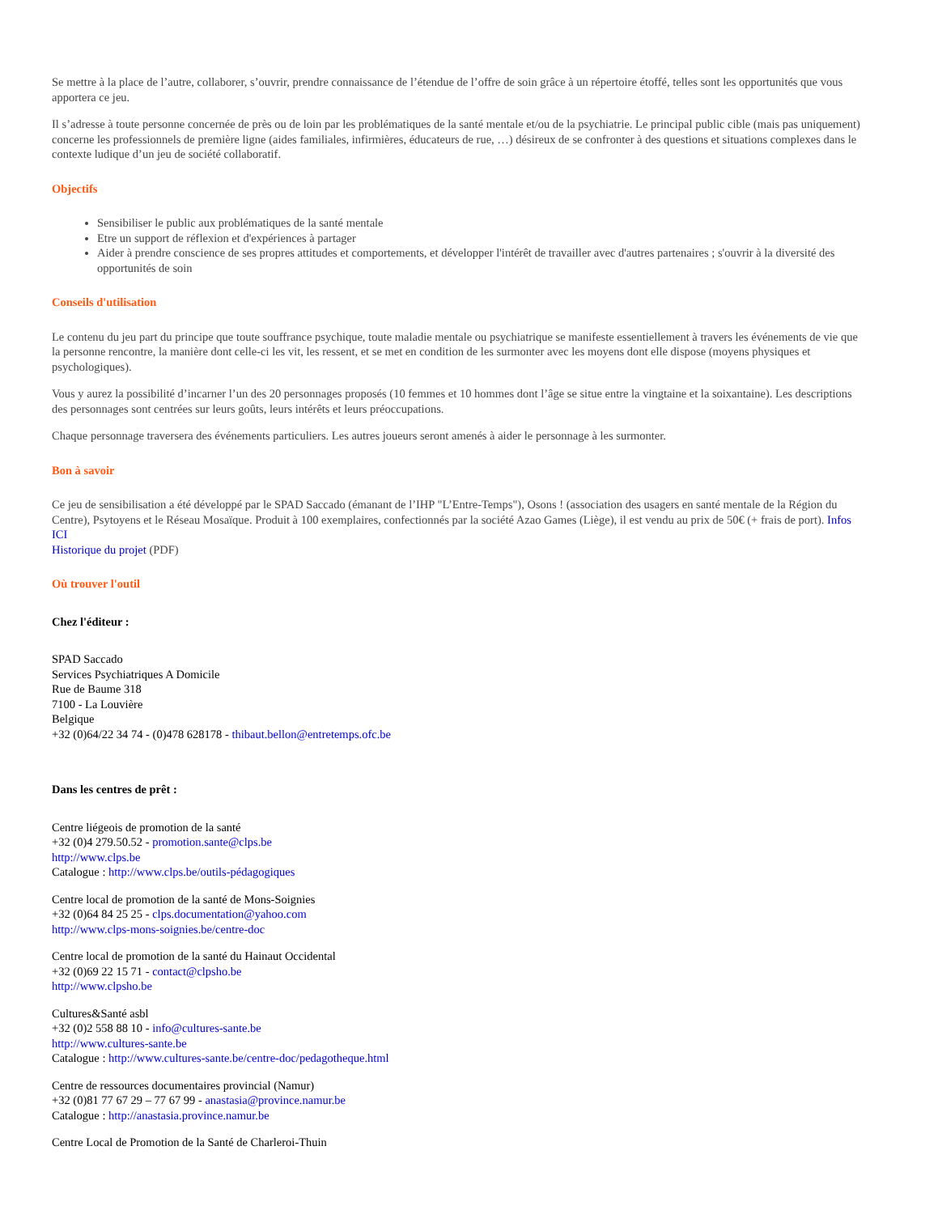Se mettre à la place de l’autre, collaborer, s’ouvrir, prendre connaissance de l’étendue de l’offre de soin grâce à un répertoire étoffé, telles sont les opportunités que vous apportera ce jeu.
Il s’adresse à toute personne concernée de près ou de loin par les problématiques de la santé mentale et/ou de la psychiatrie. Le principal public cible (mais pas uniquement) concerne les professionnels de première ligne (aides familiales, infirmières, éducateurs de rue, …) désireux de se confronter à des questions et situations complexes dans le contexte ludique d’un jeu de société collaboratif.
Objectifs
Sensibiliser le public aux problématiques de la santé mentale
Etre un support de réflexion et d'expériences à partager
Aider à prendre conscience de ses propres attitudes et comportements, et développer l'intérêt de travailler avec d'autres partenaires ; s'ouvrir à la diversité des opportunités de soin
Conseils d'utilisation
Le contenu du jeu part du principe que toute souffrance psychique, toute maladie mentale ou psychiatrique se manifeste essentiellement à travers les événements de vie que la personne rencontre, la manière dont celle-ci les vit, les ressent, et se met en condition de les surmonter avec les moyens dont elle dispose (moyens physiques et psychologiques).
Vous y aurez la possibilité d’incarner l’un des 20 personnages proposés (10 femmes et 10 hommes dont l’âge se situe entre la vingtaine et la soixantaine). Les descriptions des personnages sont centrées sur leurs goûts, leurs intérêts et leurs préoccupations.
Chaque personnage traversera des événements particuliers. Les autres joueurs seront amenés à aider le personnage à les surmonter.
Bon à savoir
Ce jeu de sensibilisation a été développé par le SPAD Saccado (émanant de l’IHP "L’Entre-Temps"), Osons ! (association des usagers en santé mentale de la Région du Centre), Psytoyens et le Réseau Mosaïque. Produit à 100 exemplaires, confectionnés par la société Azao Games (Liège), il est vendu au prix de 50€ (+ frais de port). Infos ICI
Historique du projet (PDF)
Où trouver l'outil
Chez l'éditeur :
SPAD Saccado
Services Psychiatriques A Domicile
Rue de Baume 318
7100 - La Louvière
Belgique
+32 (0)64/22 34 74 - (0)478 628178 - thibaut.bellon@entretemps.ofc.be
Dans les centres de prêt :
Centre liégeois de promotion de la santé
+32 (0)4 279.50.52 - promotion.sante@clps.be
http://www.clps.be
Catalogue : http://www.clps.be/outils-pédagogiques
Centre local de promotion de la santé de Mons-Soignies
+32 (0)64 84 25 25 - clps.documentation@yahoo.com
http://www.clps-mons-soignies.be/centre-doc
Centre local de promotion de la santé du Hainaut Occidental
+32 (0)69 22 15 71 - contact@clpsho.be
http://www.clpsho.be
Cultures&Santé asbl
+32 (0)2 558 88 10 - info@cultures-sante.be
http://www.cultures-sante.be
Catalogue : http://www.cultures-sante.be/centre-doc/pedagotheque.html
Centre de ressources documentaires provincial (Namur)
+32 (0)81 77 67 29 – 77 67 99 - anastasia@province.namur.be
Catalogue : http://anastasia.province.namur.be
Centre Local de Promotion de la Santé de Charleroi-Thuin